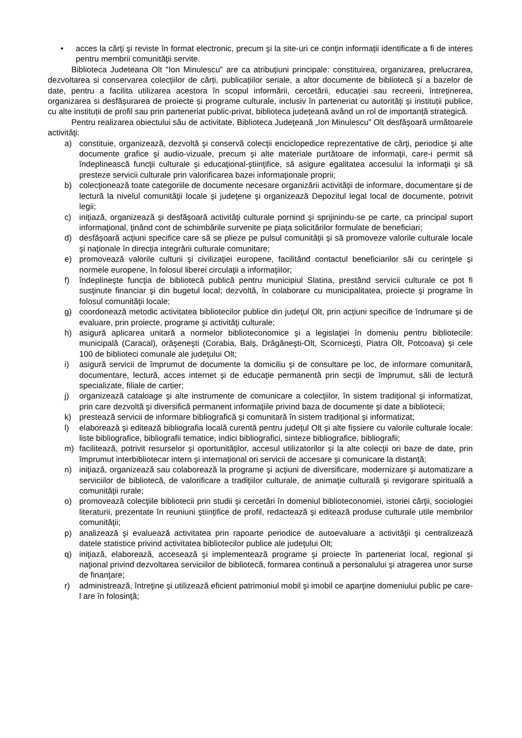• acces la cărţi şi reviste în format electronic, precum şi la site-uri ce conţin informaţii identificate a fi de interes pentru membrii comunităţii servite.
Biblioteca Judeteana Olt "Ion Minulescu" are ca atribuțiuni principale: constituirea, organizarea, prelucrarea, dezvoltarea si conservarea colecțiilor de cărți, publicațiilor seriale, a altor documente de bibliotecă și a bazelor de date, pentru a facilita utilizarea acestora în scopul informării, cercetării, educației sau recreerii, întreținerea, organizarea si desfășurarea de proiecte și programe culturale, inclusiv în parteneriat cu autorități și instituții publice, cu alte instituții de profil sau prin parteneriat public-privat, biblioteca județeană având un rol de importanță strategică.
Pentru realizarea obiectului său de activitate, Biblioteca Judeţeană „Ion Minulescu” Olt desfăşoară următoarele activităţi:
a) constituie, organizează, dezvoltă şi conservă colecţii enciclopedice reprezentative de cărţi, periodice şi alte documente grafice şi audio-vizuale, precum şi alte materiale purtătoare de informaţii, care-i permit să îndeplinească funcţii culturale şi educaţional-ştiinţifice, să asigure egalitatea accesului la informaţii şi să presteze servicii culturale prin valorificarea bazei informaţionale proprii;
b) colecţionează toate categoriile de documente necesare organizării activităţii de informare, documentare şi de lectură la nivelul comunităţii locale şi judeţene şi organizează Depozitul legal local de documente, potrivit legii;
c) iniţiază, organizează şi desfăşoară activităţi culturale pornind şi sprijinindu-se pe carte, ca principal suport informaţional, ţinând cont de schimbările survenite pe piaţa solicitărilor formulate de beneficiari;
d) desfăşoară acţiuni specifice care să se plieze pe pulsul comunităţii şi să promoveze valorile culturale locale şi naţionale în direcţia integrării culturale comunitare;
e) promovează valorile culturii şi civilizaţiei europene, facilitând contactul beneficiarilor săi cu cerinţele şi normele europene, în folosul liberei circulaţii a informaţiilor;
f) îndeplineşte funcţia de bibliotecă publică pentru municipiul Slatina, prestând servicii culturale ce pot fi susţinute financiar şi din bugetul local; dezvoltă, în colaborare cu municipalitatea, proiecte şi programe în folosul comunităţii locale;
g) coordonează metodic activitatea bibliotecilor publice din judeţul Olt, prin acţiuni specifice de îndrumare şi de evaluare, prin proiecte, programe şi activităţi culturale;
h) asigură aplicarea unitară a normelor biblioteconomice şi a legislaţiei în domeniu pentru bibliotecile: municipală (Caracal), orăşeneşti (Corabia, Balş, Drăgăneşti-Olt, Scorniceşti, Piatra Olt, Potcoava) şi cele 100 de biblioteci comunale ale judeţului Olt;
i) asigură servicii de împrumut de documente la domiciliu şi de consultare pe loc, de informare comunitară, documentare, lectură, acces internet şi de educaţie permanentă prin secţii de împrumut, săli de lectură specializate, filiale de cartier;
j) organizează cataloage şi alte instrumente de comunicare a colecţiilor, în sistem tradiţional şi informatizat, prin care dezvoltă şi diversifică permanent informaţiile privind baza de documente şi date a bibliotecii;
k) prestează servicii de informare bibliografică şi comunitară în sistem tradiţional şi informatizat;
l) elaborează şi editează bibliografia locală curentă pentru judeţul Olt şi alte fișsiere cu valorile culturale locale: liste bibliografice, bibliografii tematice, indici bibliografici, sinteze bibliografice, bibliografii;
m) facilitează, potrivit resurselor şi oportunităţilor, accesul utilizatorilor şi la alte colecţii ori baze de date, prin împrumut interbibliotecar intern şi internaţional ori servicii de accesare şi comunicare la distanţă;
n) iniţiază, organizează sau colaborează la programe şi acţiuni de diversificare, modernizare şi automatizare a serviciilor de bibliotecă, de valorificare a tradiţiilor culturale, de animaţie culturală şi revigorare spirituală a comunităţii rurale;
o) promovează colecţiile bibliotecii prin studii şi cercetări în domeniul biblioteconomiei, istoriei cărţii, sociologiei literaturii, prezentate în reuniuni ştiinţifice de profil, redactează şi editează produse culturale utile membrilor comunităţii;
p) analizează şi evaluează activitatea prin rapoarte periodice de autoevaluare a activităţii şi centralizează datele statistice privind activitatea bibliotecilor publice ale judeţului Olt;
q) iniţiază, elaborează, accesează şi implementează programe şi proiecte în parteneriat local, regional şi naţional privind dezvoltarea serviciilor de bibliotecă, formarea continuă a personalului şi atragerea unor surse de finanţare;
r) administrează, întreţine şi utilizează eficient patrimoniul mobil şi imobil ce aparţine domeniului public pe care-l are în folosinţă;